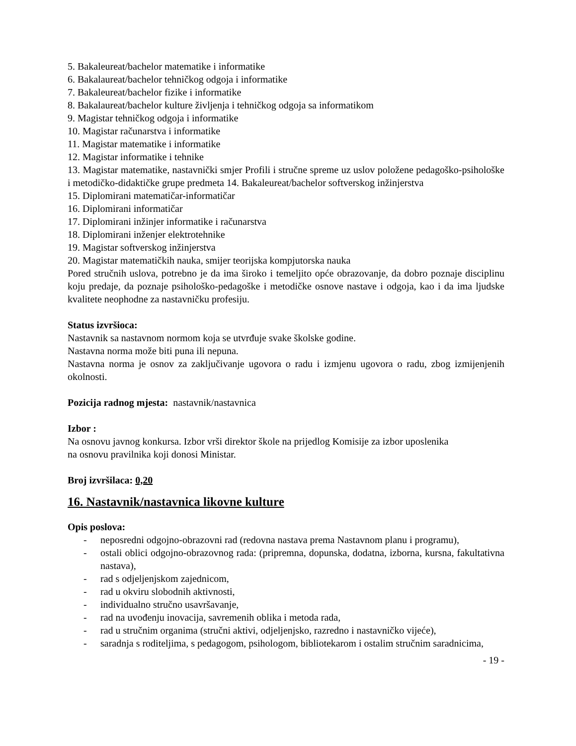5. Bakaleureat/bachelor matematike i informatike
6. Bakalaureat/bachelor tehničkog odgoja i informatike
7. Bakaleureat/bachelor fizike i informatike
8. Bakalaureat/bachelor kulture življenja i tehničkog odgoja sa informatikom
9. Magistar tehničkog odgoja i informatike
10. Magistar računarstva i informatike
11. Magistar matematike i informatike
12. Magistar informatike i tehnike
13. Magistar matematike, nastavnički smjer Profili i stručne spreme uz uslov položene pedagoško-psihološke i metodičko-didaktičke grupe predmeta 14. Bakaleureat/bachelor softverskog inžinjerstva
15. Diplomirani matematičar-informatičar
16. Diplomirani informatičar
17. Diplomirani inžinjer informatike i računarstva
18. Diplomirani inženjer elektrotehnike
19. Magistar softverskog inžinjerstva
20. Magistar matematičkih nauka, smijer teorijska kompjutorska nauka
Pored stručnih uslova, potrebno je da ima široko i temeljito opće obrazovanje, da dobro poznaje disciplinu koju predaje, da poznaje psihološko-pedagoške i metodičke osnove nastave i odgoja, kao i da ima ljudske kvalitete neophodne za nastavničku profesiju.
Status izvršioca:
Nastavnik sa nastavnom normom koja se utvrđuje svake školske godine.
Nastavna norma može biti puna ili nepuna.
Nastavna norma je osnov za zaključivanje ugovora o radu i izmjenu ugovora o radu, zbog izmijenjenih okolnosti.
Pozicija radnog mjesta: nastavnik/nastavnica
Izbor :
Na osnovu javnog konkursa. Izbor vrši direktor škole na prijedlog Komisije za izbor uposlenika
na osnovu pravilnika koji donosi Ministar.
Broj izvršilaca: 0,20
16. Nastavnik/nastavnica likovne kulture
Opis poslova:
- neposredni odgojno-obrazovni rad (redovna nastava prema Nastavnom planu i programu),
- ostali oblici odgojno-obrazovnog rada: (pripremna, dopunska, dodatna, izborna, kursna, fakultativna nastava),
- rad s odjeljenjskom zajednicom,
- rad u okviru slobodnih aktivnosti,
- individualno stručno usavršavanje,
- rad na uvođenju inovacija, savremenih oblika i metoda rada,
- rad u stručnim organima (stručni aktivi, odjeljenjsko, razredno i nastavničko vijeće),
- saradnja s roditeljima, s pedagogom, psihologom, bibliotekarom i ostalim stručnim saradnicima,
- 19 -